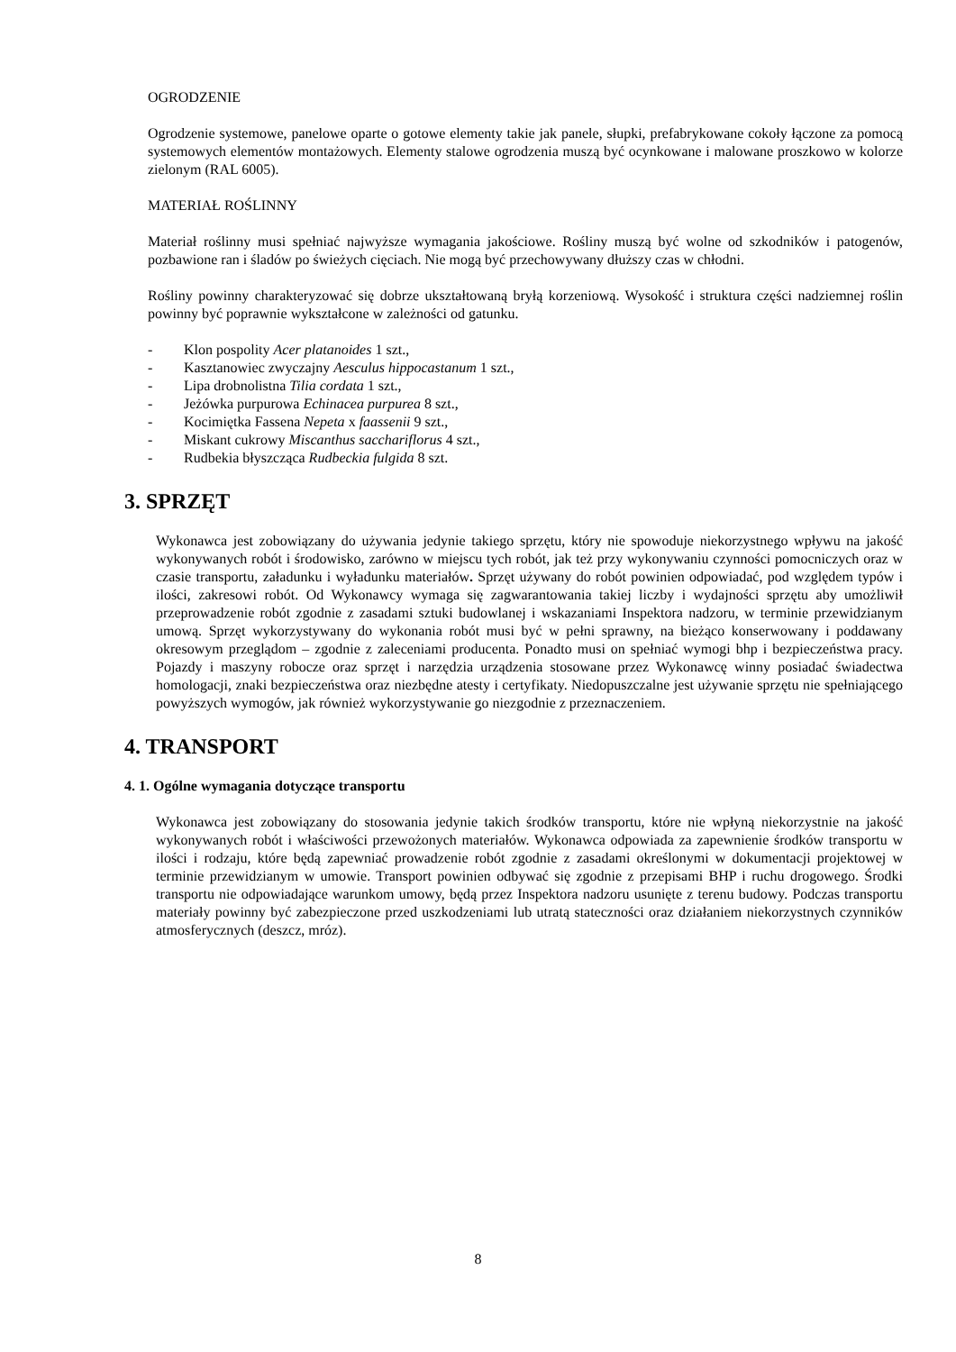OGRODZENIE
Ogrodzenie systemowe, panelowe oparte o gotowe elementy takie jak panele, słupki, prefabrykowane cokoły łączone za pomocą systemowych elementów montażowych. Elementy stalowe ogrodzenia muszą być ocynkowane i malowane proszkowo w kolorze zielonym (RAL 6005).
MATERIAŁ ROŚLINNY
Materiał roślinny musi spełniać najwyższe wymagania jakościowe. Rośliny muszą być wolne od szkodników i patogenów, pozbawione ran i śladów po świeżych cięciach. Nie mogą być przechowywany dłuższy czas w chłodni.
Rośliny powinny charakteryzować się dobrze ukształtowaną bryłą korzeniową. Wysokość i struktura części nadziemnej roślin powinny być poprawnie wykształcone w zależności od gatunku.
- Klon pospolity Acer platanoides 1 szt.,
- Kasztanowiec zwyczajny Aesculus hippocastanum 1 szt.,
- Lipa drobnolistna Tilia cordata 1 szt.,
- Jeżówka purpurowa Echinacea purpurea 8 szt.,
- Kocimiętka Fassena Nepeta x faassenii 9 szt.,
- Miskant cukrowy Miscanthus sacchariflorus 4 szt.,
- Rudbekia błyszcząca Rudbeckia fulgida 8 szt.
3. SPRZĘT
Wykonawca jest zobowiązany do używania jedynie takiego sprzętu, który nie spowoduje niekorzystnego wpływu na jakość wykonywanych robót i środowisko, zarówno w miejscu tych robót, jak też przy wykonywaniu czynności pomocniczych oraz w czasie transportu, załadunku i wyładunku materiałów. Sprzęt używany do robót powinien odpowiadać, pod względem typów i ilości, zakresowi robót. Od Wykonawcy wymaga się zagwarantowania takiej liczby i wydajności sprzętu aby umożliwił przeprowadzenie robót zgodnie z zasadami sztuki budowlanej i wskazaniami Inspektora nadzoru, w terminie przewidzianym umową. Sprzęt wykorzystywany do wykonania robót musi być w pełni sprawny, na bieżąco konserwowany i poddawany okresowym przeglądom – zgodnie z zaleceniami producenta. Ponadto musi on spełniać wymogi bhp i bezpieczeństwa pracy. Pojazdy i maszyny robocze oraz sprzęt i narzędzia urządzenia stosowane przez Wykonawcę winny posiadać świadectwa homologacji, znaki bezpieczeństwa oraz niezbędne atesty i certyfikaty. Niedopuszczalne jest używanie sprzętu nie spełniającego powyższych wymogów, jak również wykorzystywanie go niezgodnie z przeznaczeniem.
4. TRANSPORT
4. 1. Ogólne wymagania dotyczące transportu
Wykonawca jest zobowiązany do stosowania jedynie takich środków transportu, które nie wpłyną niekorzystnie na jakość wykonywanych robót i właściwości przewożonych materiałów. Wykonawca odpowiada za zapewnienie środków transportu w ilości i rodzaju, które będą zapewniać prowadzenie robót zgodnie z zasadami określonymi w dokumentacji projektowej w terminie przewidzianym w umowie. Transport powinien odbywać się zgodnie z przepisami BHP i ruchu drogowego. Środki transportu nie odpowiadające warunkom umowy, będą przez Inspektora nadzoru usunięte z terenu budowy. Podczas transportu materiały powinny być zabezpieczone przed uszkodzeniami lub utratą stateczności oraz działaniem niekorzystnych czynników atmosferycznych (deszcz, mróz).
8